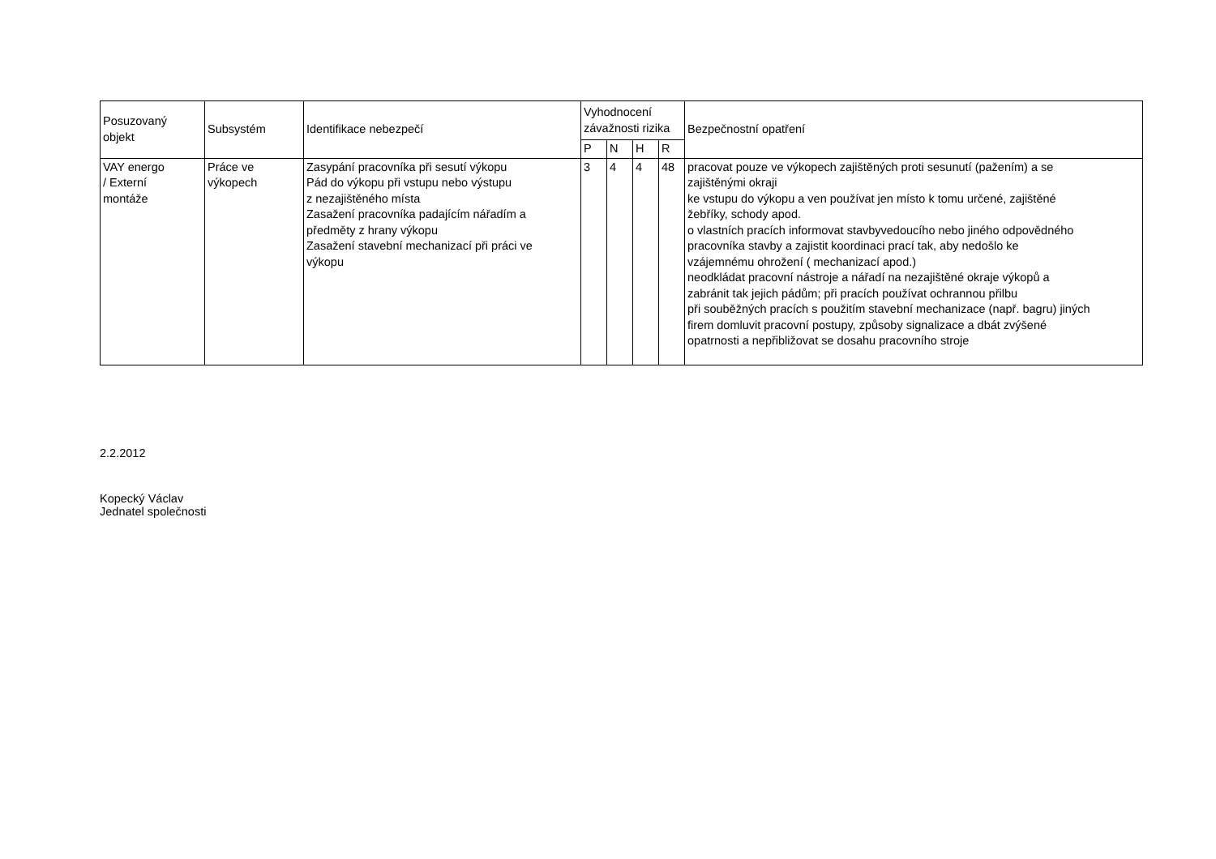| Posuzovaný objekt | Subsystém | Identifikace nebezpečí | Vyhodnocení závažnosti rizika | | | | Bezpečnostní opatření |
| --- | --- | --- | --- | --- | --- | --- | --- |
| | | | P | N | H | R | |
| VAY energo / Externí montáže | Práce ve výkopech | Zasypání pracovníka při sesutí výkopu Pád do výkopu při vstupu nebo výstupu z nezajištěného místa Zasažení pracovníka padajícím nářadím a předměty z hrany výkopu Zasažení stavební mechanizací při práci ve výkopu | 3 | 4 | 4 | 48 | pracovat pouze ve výkopech zajištěných proti sesunutí (pažením) a se zajištěnými okraji ke vstupu do výkopu a ven používat jen místo k tomu určené, zajištěné žebříky, schody apod. o vlastních pracích informovat stavbyvedoucího nebo jiného odpovědného pracovníka stavby a zajistit koordinaci prací tak, aby nedošlo ke vzájemnému ohrožení ( mechanizací apod.) neodkládat pracovní nástroje a nářadí na nezajištěné okraje výkopů a zabránit tak jejich pádům; při pracích používat ochrannou přilbu při souběžných pracích s použitím stavební mechanizace (např. bagru) jiných firem domluvit pracovní postupy, způsoby signalizace a dbát zvýšené opatrnosti a nepřibližovat se dosahu pracovního stroje |
2.2.2012
Kopecký Václav
Jednatel společnosti